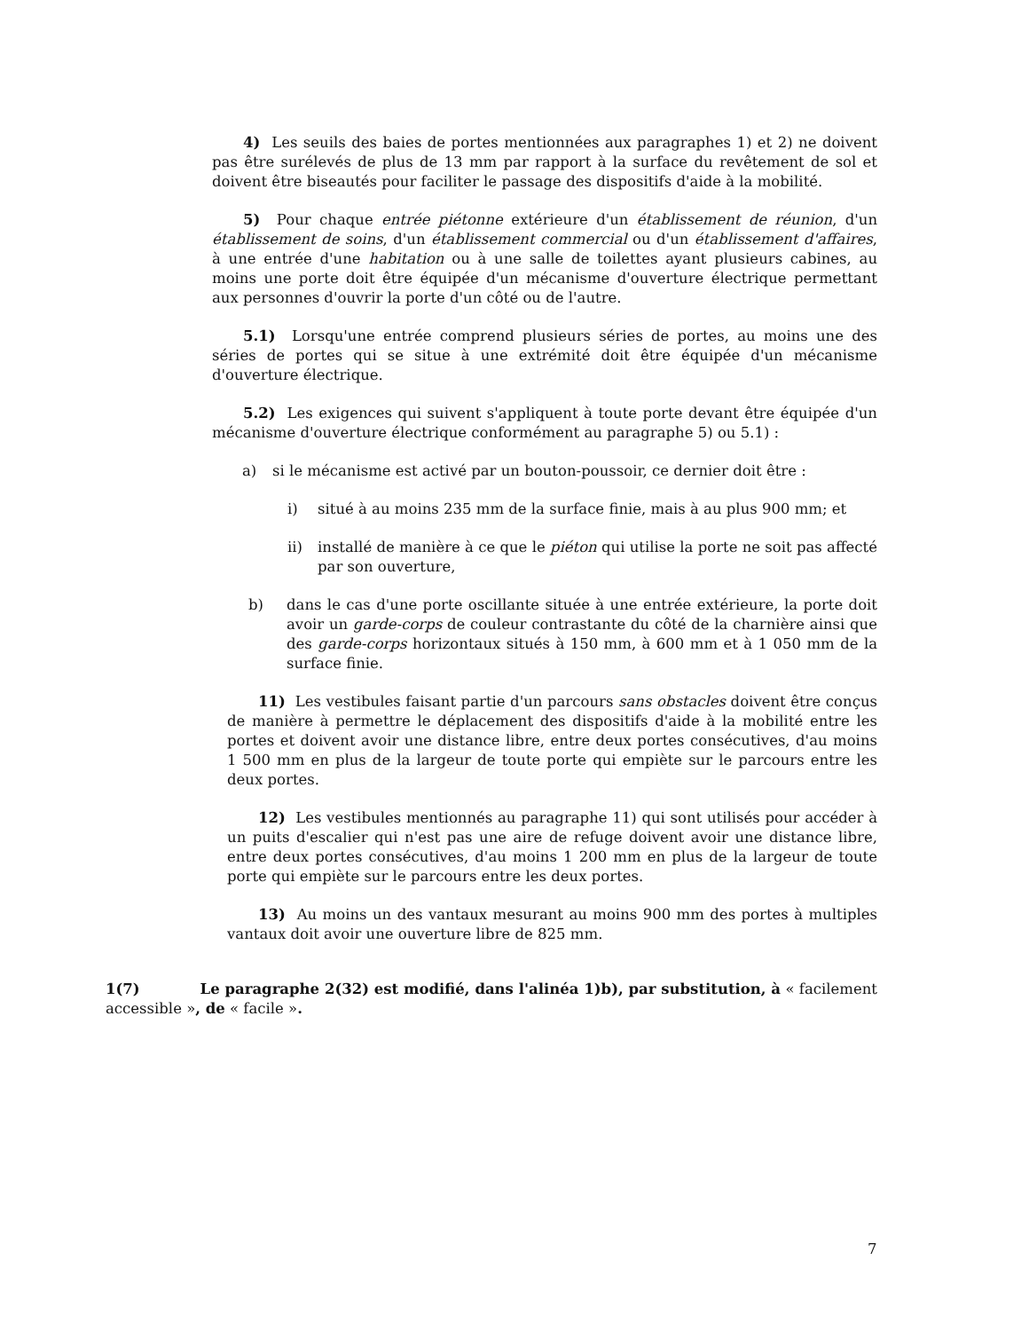4) Les seuils des baies de portes mentionnées aux paragraphes 1) et 2) ne doivent pas être surélevés de plus de 13 mm par rapport à la surface du revêtement de sol et doivent être biseautés pour faciliter le passage des dispositifs d'aide à la mobilité.
5) Pour chaque entrée piétonne extérieure d'un établissement de réunion, d'un établissement de soins, d'un établissement commercial ou d'un établissement d'affaires, à une entrée d'une habitation ou à une salle de toilettes ayant plusieurs cabines, au moins une porte doit être équipée d'un mécanisme d'ouverture électrique permettant aux personnes d'ouvrir la porte d'un côté ou de l'autre.
5.1) Lorsqu'une entrée comprend plusieurs séries de portes, au moins une des séries de portes qui se situe à une extrémité doit être équipée d'un mécanisme d'ouverture électrique.
5.2) Les exigences qui suivent s'appliquent à toute porte devant être équipée d'un mécanisme d'ouverture électrique conformément au paragraphe 5) ou 5.1) :
a) si le mécanisme est activé par un bouton-poussoir, ce dernier doit être :
i) situé à au moins 235 mm de la surface finie, mais à au plus 900 mm; et
ii) installé de manière à ce que le piéton qui utilise la porte ne soit pas affecté par son ouverture,
b) dans le cas d'une porte oscillante située à une entrée extérieure, la porte doit avoir un garde-corps de couleur contrastante du côté de la charnière ainsi que des garde-corps horizontaux situés à 150 mm, à 600 mm et à 1 050 mm de la surface finie.
11) Les vestibules faisant partie d'un parcours sans obstacles doivent être conçus de manière à permettre le déplacement des dispositifs d'aide à la mobilité entre les portes et doivent avoir une distance libre, entre deux portes consécutives, d'au moins 1 500 mm en plus de la largeur de toute porte qui empiète sur le parcours entre les deux portes.
12) Les vestibules mentionnés au paragraphe 11) qui sont utilisés pour accéder à un puits d'escalier qui n'est pas une aire de refuge doivent avoir une distance libre, entre deux portes consécutives, d'au moins 1 200 mm en plus de la largeur de toute porte qui empiète sur le parcours entre les deux portes.
13) Au moins un des vantaux mesurant au moins 900 mm des portes à multiples vantaux doit avoir une ouverture libre de 825 mm.
1(7) Le paragraphe 2(32) est modifié, dans l'alinéa 1)b), par substitution, à « facilement accessible », de « facile ».
7